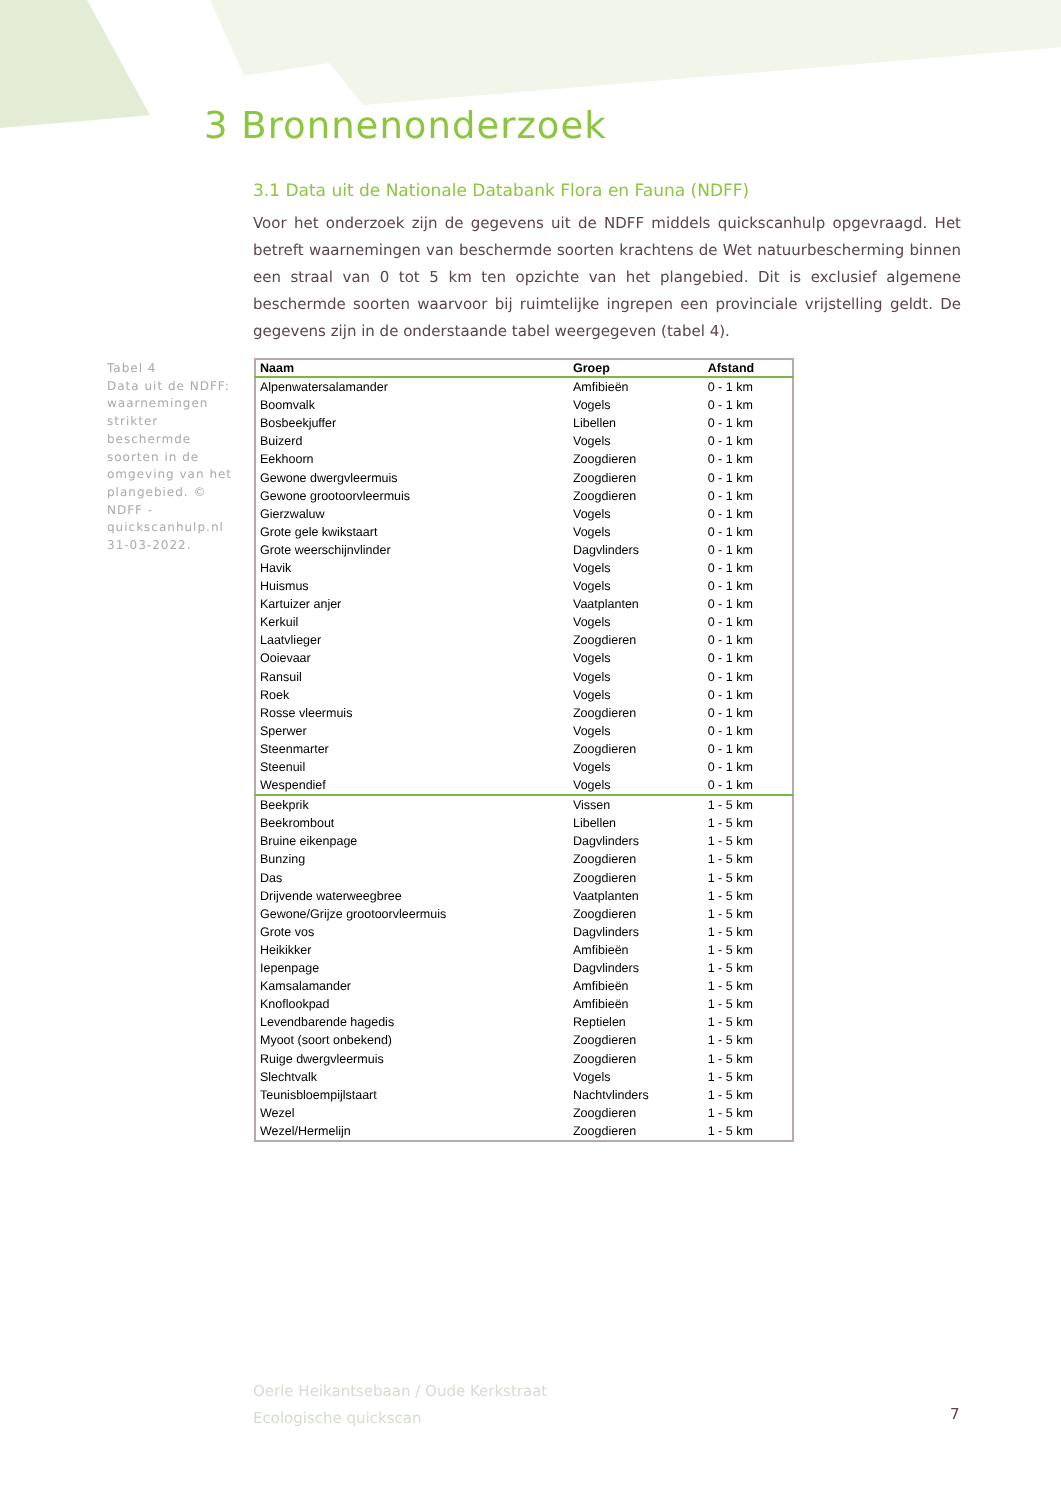3 Bronnenonderzoek
3.1 Data uit de Nationale Databank Flora en Fauna (NDFF)
Voor het onderzoek zijn de gegevens uit de NDFF middels quickscanhulp opgevraagd. Het betreft waarnemingen van beschermde soorten krachtens de Wet natuurbescherming binnen een straal van 0 tot 5 km ten opzichte van het plangebied. Dit is exclusief algemene beschermde soorten waarvoor bij ruimtelijke ingrepen een provinciale vrijstelling geldt. De gegevens zijn in de onderstaande tabel weergegeven (tabel 4).
Tabel 4
Data uit de NDFF: waarnemingen strikter beschermde soorten in de omgeving van het plangebied. © NDFF - quickscanhulp.nl 31-03-2022.
| Naam | Groep | Afstand |
| --- | --- | --- |
| Alpenwatersalamander | Amfibieën | 0 - 1 km |
| Boomvalk | Vogels | 0 - 1 km |
| Bosbeekjuffer | Libellen | 0 - 1 km |
| Buizerd | Vogels | 0 - 1 km |
| Eekhoorn | Zoogdieren | 0 - 1 km |
| Gewone dwergvleermuis | Zoogdieren | 0 - 1 km |
| Gewone grootoorvleermuis | Zoogdieren | 0 - 1 km |
| Gierzwaluw | Vogels | 0 - 1 km |
| Grote gele kwikstaart | Vogels | 0 - 1 km |
| Grote weerschijnvlinder | Dagvlinders | 0 - 1 km |
| Havik | Vogels | 0 - 1 km |
| Huismus | Vogels | 0 - 1 km |
| Kartuizer anjer | Vaatplanten | 0 - 1 km |
| Kerkuil | Vogels | 0 - 1 km |
| Laatvlieger | Zoogdieren | 0 - 1 km |
| Ooievaar | Vogels | 0 - 1 km |
| Ransuil | Vogels | 0 - 1 km |
| Roek | Vogels | 0 - 1 km |
| Rosse vleermuis | Zoogdieren | 0 - 1 km |
| Sperwer | Vogels | 0 - 1 km |
| Steenmarter | Zoogdieren | 0 - 1 km |
| Steenuil | Vogels | 0 - 1 km |
| Wespendief | Vogels | 0 - 1 km |
| Beekprik | Vissen | 1 - 5 km |
| Beekrombout | Libellen | 1 - 5 km |
| Bruine eikenpage | Dagvlinders | 1 - 5 km |
| Bunzing | Zoogdieren | 1 - 5 km |
| Das | Zoogdieren | 1 - 5 km |
| Drijvende waterweegbree | Vaatplanten | 1 - 5 km |
| Gewone/Grijze grootoorvleermuis | Zoogdieren | 1 - 5 km |
| Grote vos | Dagvlinders | 1 - 5 km |
| Heikikker | Amfibieën | 1 - 5 km |
| Iepenpage | Dagvlinders | 1 - 5 km |
| Kamsalamander | Amfibieën | 1 - 5 km |
| Knoflookpad | Amfibieën | 1 - 5 km |
| Levendbarende hagedis | Reptielen | 1 - 5 km |
| Myoot (soort onbekend) | Zoogdieren | 1 - 5 km |
| Ruige dwergvleermuis | Zoogdieren | 1 - 5 km |
| Slechtvalk | Vogels | 1 - 5 km |
| Teunisbloempijlstaart | Nachtvlinders | 1 - 5 km |
| Wezel | Zoogdieren | 1 - 5 km |
| Wezel/Hermelijn | Zoogdieren | 1 - 5 km |
Oerle Heikantsebaan / Oude Kerkstraat
Ecologische quickscan
7